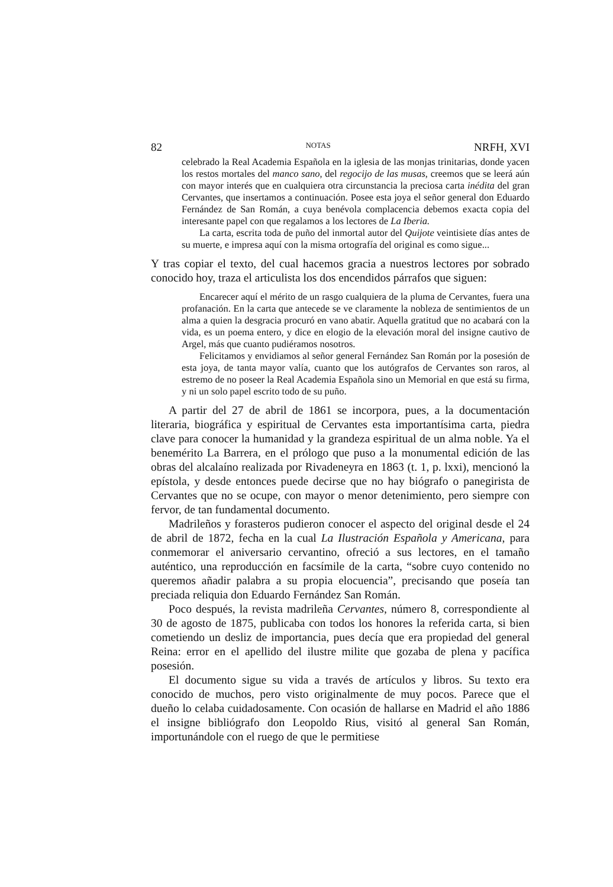82 NOTAS NRFH, XVI
celebrado la Real Academia Española en la iglesia de las monjas trinitarias, donde yacen los restos mortales del manco sano, del regocijo de las musas, creemos que se leerá aún con mayor interés que en cualquiera otra circunstancia la preciosa carta inédita del gran Cervantes, que insertamos a continuación. Posee esta joya el señor general don Eduardo Fernández de San Román, a cuya benévola complacencia debemos exacta copia del interesante papel con que regalamos a los lectores de La Iberia.
La carta, escrita toda de puño del inmortal autor del Quijote veintisiete días antes de su muerte, e impresa aquí con la misma ortografía del original es como sigue...
Y tras copiar el texto, del cual hacemos gracia a nuestros lectores por sobrado conocido hoy, traza el articulista los dos encendidos párrafos que siguen:
Encarecer aquí el mérito de un rasgo cualquiera de la pluma de Cervantes, fuera una profanación. En la carta que antecede se ve claramente la nobleza de sentimientos de un alma a quien la desgracia procuró en vano abatir. Aquella gratitud que no acabará con la vida, es un poema entero, y dice en elogio de la elevación moral del insigne cautivo de Argel, más que cuanto pudiéramos nosotros.
Felicitamos y envidiamos al señor general Fernández San Román por la posesión de esta joya, de tanta mayor valía, cuanto que los autógrafos de Cervantes son raros, al estremo de no poseer la Real Academia Española sino un Memorial en que está su firma, y ni un solo papel escrito todo de su puño.
A partir del 27 de abril de 1861 se incorpora, pues, a la documentación literaria, biográfica y espiritual de Cervantes esta importantísima carta, piedra clave para conocer la humanidad y la grandeza espiritual de un alma noble. Ya el benemérito La Barrera, en el prólogo que puso a la monumental edición de las obras del alcalaíno realizada por Rivadeneyra en 1863 (t. 1, p. lxxi), mencionó la epístola, y desde entonces puede decirse que no hay biógrafo o panegirista de Cervantes que no se ocupe, con mayor o menor detenimiento, pero siempre con fervor, de tan fundamental documento.
Madrileños y forasteros pudieron conocer el aspecto del original desde el 24 de abril de 1872, fecha en la cual La Ilustración Española y Americana, para conmemorar el aniversario cervantino, ofreció a sus lectores, en el tamaño auténtico, una reproducción en facsímile de la carta, “sobre cuyo contenido no queremos añadir palabra a su propia elocuencia”, precisando que poseía tan preciada reliquia don Eduardo Fernández San Román.
Poco después, la revista madrileña Cervantes, número 8, correspondiente al 30 de agosto de 1875, publicaba con todos los honores la referida carta, si bien cometiendo un desliz de importancia, pues decía que era propiedad del general Reina: error en el apellido del ilustre milite que gozaba de plena y pacífica posesión.
El documento sigue su vida a través de artículos y libros. Su texto era conocido de muchos, pero visto originalmente de muy pocos. Parece que el dueño lo celaba cuidadosamente. Con ocasión de hallarse en Madrid el año 1886 el insigne bibliógrafo don Leopoldo Rius, visitó al general San Román, importunándole con el ruego de que le permitiese